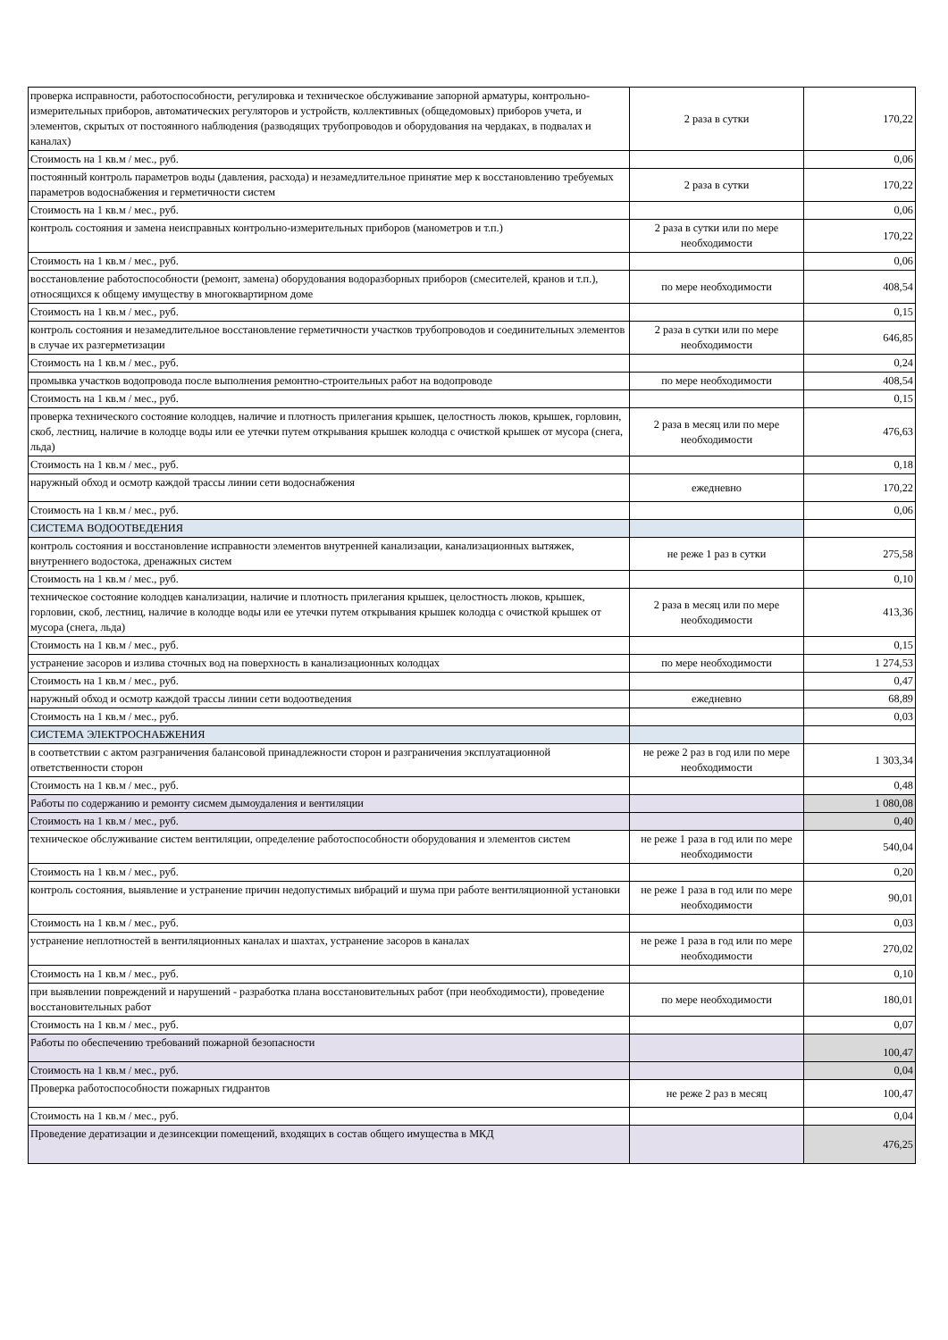| проверка исправности, работоспособности, регулировка и техническое обслуживание запорной арматуры, контрольно-измерительных приборов, автоматических регуляторов и устройств, коллективных (общедомовых) приборов учета, и элементов, скрытых от постоянного наблюдения (разводящих трубопроводов и оборудования на чердаках, в подвалах и каналах) | 2 раза в сутки | 170,22 |
| Стоимость на 1 кв.м / мес., руб. | | 0,06 |
| постоянный контроль параметров воды (давления, расхода) и незамедлительное принятие мер к восстановлению требуемых параметров водоснабжения и герметичности систем | 2 раза в сутки | 170,22 |
| Стоимость на 1 кв.м / мес., руб. | | 0,06 |
| контроль состояния и замена неисправных контрольно-измерительных приборов (манометров и т.п.) | 2 раза в сутки или по мере необходимости | 170,22 |
| Стоимость на 1 кв.м / мес., руб. | | 0,06 |
| восстановление работоспособности (ремонт, замена) оборудования водоразборных приборов (смесителей, кранов и т.п.), относящихся к общему имуществу в многоквартирном доме | по мере необходимости | 408,54 |
| Стоимость на 1 кв.м / мес., руб. | | 0,15 |
| контроль состояния и незамедлительное восстановление герметичности участков трубопроводов и соединительных элементов в случае их разгерметизации | 2 раза в сутки или по мере необходимости | 646,85 |
| Стоимость на 1 кв.м / мес., руб. | | 0,24 |
| промывка участков водопровода после выполнения ремонтно-строительных работ на водопроводе | по мере необходимости | 408,54 |
| Стоимость на 1 кв.м / мес., руб. | | 0,15 |
| проверка технического состояние колодцев, наличие и плотность прилегания крышек, целостность люков, крышек, горловин, скоб, лестниц, наличие в колодце воды или ее утечки путем открывания крышек колодца с очисткой крышек от мусора (снега, льда) | 2 раза в месяц или по мере необходимости | 476,63 |
| Стоимость на 1 кв.м / мес., руб. | | 0,18 |
| наружный обход и осмотр каждой трассы линии сети водоснабжения | ежедневно | 170,22 |
| Стоимость на 1 кв.м / мес., руб. | | 0,06 |
| СИСТЕМА ВОДООТВЕДЕНИЯ | | |
| контроль состояния и восстановление исправности элементов внутренней канализации, канализационных вытяжек, внутреннего водостока, дренажных систем | не реже 1 раз в сутки | 275,58 |
| Стоимость на 1 кв.м / мес., руб. | | 0,10 |
| техническое состояние колодцев канализации, наличие и плотность прилегания крышек, целостность люков, крышек, горловин, скоб, лестниц, наличие в колодце воды или ее утечки путем открывания крышек колодца с очисткой крышек от мусора (снега, льда) | 2 раза в месяц или по мере необходимости | 413,36 |
| Стоимость на 1 кв.м / мес., руб. | | 0,15 |
| устранение засоров и излива сточных вод на поверхность в канализационных колодцах | по мере необходимости | 1 274,53 |
| Стоимость на 1 кв.м / мес., руб. | | 0,47 |
| наружный обход и осмотр каждой трассы линии сети водоотведения | ежедневно | 68,89 |
| Стоимость на 1 кв.м / мес., руб. | | 0,03 |
| СИСТЕМА ЭЛЕКТРОСНАБЖЕНИЯ | | |
| в соответствии с актом разграничения балансовой принадлежности сторон и разграничения эксплуатационной ответственности сторон | не реже 2 раз в год или по мере необходимости | 1 303,34 |
| Стоимость на 1 кв.м / мес., руб. | | 0,48 |
| Работы по содержанию и ремонту сисмем дымоудаления и вентиляции | | 1 080,08 |
| Стоимость на 1 кв.м / мес., руб. | | 0,40 |
| техническое обслуживание систем вентиляции, определение работоспособности оборудования и элементов систем | не реже 1 раза в год или по мере необходимости | 540,04 |
| Стоимость на 1 кв.м / мес., руб. | | 0,20 |
| контроль состояния, выявление и устранение причин недопустимых вибраций и шума при работе вентиляционной установки | не реже 1 раза в год или по мере необходимости | 90,01 |
| Стоимость на 1 кв.м / мес., руб. | | 0,03 |
| устранение неплотностей в вентиляционных каналах и шахтах, устранение засоров в каналах | не реже 1 раза в год или по мере необходимости | 270,02 |
| Стоимость на 1 кв.м / мес., руб. | | 0,10 |
| при выявлении повреждений и нарушений - разработка плана восстановительных работ (при необходимости), проведение восстановительных работ | по мере необходимости | 180,01 |
| Стоимость на 1 кв.м / мес., руб. | | 0,07 |
| Работы по обеспечению требований пожарной безопасности | | 100,47 |
| Стоимость на 1 кв.м / мес., руб. | | 0,04 |
| Проверка работоспособности пожарных гидрантов | не реже 2 раз в месяц | 100,47 |
| Стоимость на 1 кв.м / мес., руб. | | 0,04 |
| Проведение дератизации и дезинсекции помещений, входящих в состав общего имущества в МКД | | 476,25 |